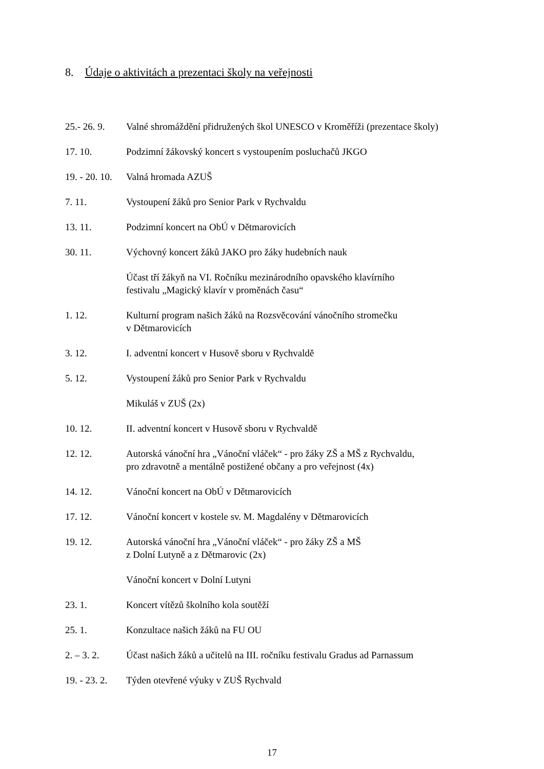8. Údaje o aktivitách a prezentaci školy na veřejnosti
25.- 26. 9.
Valné shromáždění přidružených škol UNESCO v Kroměříži (prezentace školy)
17. 10. Podzimní žákovský koncert s vystoupením posluchačů JKGO
19. - 20. 10.
Valná hromada AZUŠ
7. 11. Vystoupení žáků pro Senior Park v Rychvaldu
13. 11. Podzimní koncert na ObÚ v Dětmarovicích
30. 11. Výchovný koncert žáků JAKO pro žáky hudebních nauk
Účast tří žákyň na VI. Ročníku mezinárodního opavského klavírního
festivalu „Magický klavír v proměnách času“
1. 12. Kulturní program našich žáků na Rozsvěcování vánočního stromečku
v Dětmarovicích
3. 12. I. adventní koncert v Husově sboru v Rychvaldě
5. 12. Vystoupení žáků pro Senior Park v Rychvaldu
Mikuláš v ZUŠ (2x)
10. 12. II. adventní koncert v Husově sboru v Rychvaldě
12. 12. Autorská vánoční hra „Vánoční vláček“ - pro žáky ZŠ a MŠ z Rychvaldu,
pro zdravotně a mentálně postižené občany a pro veřejnost (4x)
14. 12. Vánoční koncert na ObÚ v Dětmarovicích
17. 12. Vánoční koncert v kostele sv. M. Magdalény v Dětmarovicích
19. 12. Autorská vánoční hra „Vánoční vláček“ - pro žáky ZŠ a MŠ
z Dolní Lutyně a z Dětmarovic (2x)
Vánoční koncert v Dolní Lutyni
23. 1. Koncert vítězů školního kola soutěží
25. 1. Konzultace našich žáků na FU OU
2. – 3. 2. Účast našich žáků a učitelů na III. ročníku festivalu Gradus ad Parnassum
19. - 23. 2.
Týden otevřené výuky v ZUŠ Rychvald
17